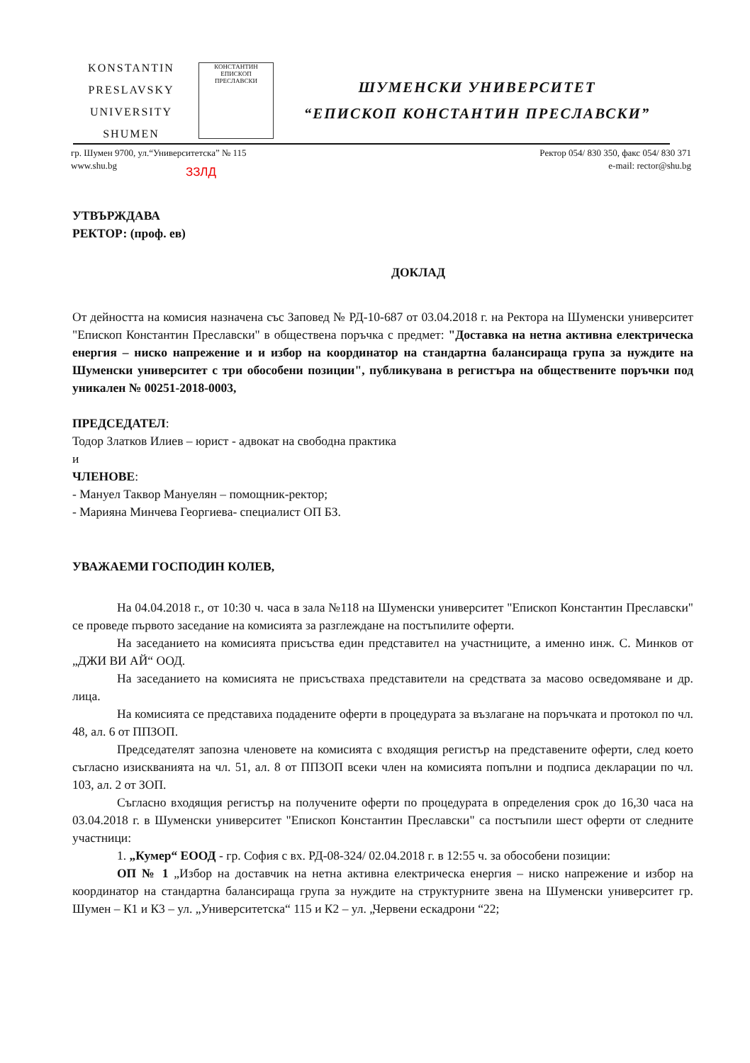KONSTANTIN
PRESLAVSKY
UNIVERSITY
SHUMEN
КОНСТАНТИН
ЕПИСКОП ПРЕСЛАВСКИ
ШУМЕНСКИ УНИВЕРСИТЕТ
“ЕПИСКОП КОНСТАНТИН ПРЕСЛАВСКИ”
гр. Шумен 9700, ул.“Университетска” № 115
www.shu.bg
Ректор 054/ 830 350, факс 054/ 830 371
e-mail: rector@shu.bg
ЗЗЛД
УТВЪРЖДАВА
РЕКТОР: (проф. ев)
ДОКЛАД
От дейността на комисия назначена със Заповед № РД-10-687 от 03.04.2018 г. на Ректора на Шуменски университет "Епископ Константин Преславски" в обществена поръчка с предмет: "Доставка на нетна активна електрическа енергия – ниско напрежение и и избор на координатор на стандартна балансираща група за нуждите на Шуменски университет с три обособени позиции", публикувана в регистъра на обществените поръчки под уникален № 00251-2018-0003,
ПРЕДСЕДАТЕЛ:
Тодор Златков Илиев – юрист - адвокат на свободна практика
и
ЧЛЕНОВЕ:
- Мануел Таквор Мануелян – помощник-ректор;
- Марияна Минчева Георгиева- специалист ОП БЗ.
УВАЖАЕМИ ГОСПОДИН КОЛЕВ,
На 04.04.2018 г., от 10:30 ч. часа в зала №118 на Шуменски университет "Епископ Константин Преславски" се проведе първото заседание на комисията за разглеждане на постъпилите оферти.
На заседанието на комисията присъства един представител на участниците, а именно инж. С. Минков от „ДЖИ ВИ АЙ“ ООД.
На заседанието на комисията не присъстваха представители на средствата за масово осведомяване и др. лица.
На комисията се представиха подадените оферти в процедурата за възлагане на поръчката и протокол по чл. 48, ал. 6 от ППЗОП.
Председателят запозна членовете на комисията с входящия регистър на представените оферти, след което съгласно изискванията на чл. 51, ал. 8 от ППЗОП всеки член на комисията попълни и подписа декларации по чл. 103, ал. 2 от ЗОП.
Съгласно входящия регистър на получените оферти по процедурата в определения срок до 16,30 часа на 03.04.2018 г. в Шуменски университет "Епископ Константин Преславски" са постъпили шест оферти от следните участници:
1. „Кумер“ ЕООД - гр. София с вх. РД-08-324/ 02.04.2018 г. в 12:55 ч. за обособени позиции:
ОП № 1 „Избор на доставчик на нетна активна електрическа енергия – ниско напрежение и избор на координатор на стандартна балансираща група за нуждите на структурните звена на Шуменски университет гр. Шумен – К1 и К3 – ул. „Университетска“ 115 и К2 – ул. „Червени ескадрони “22;